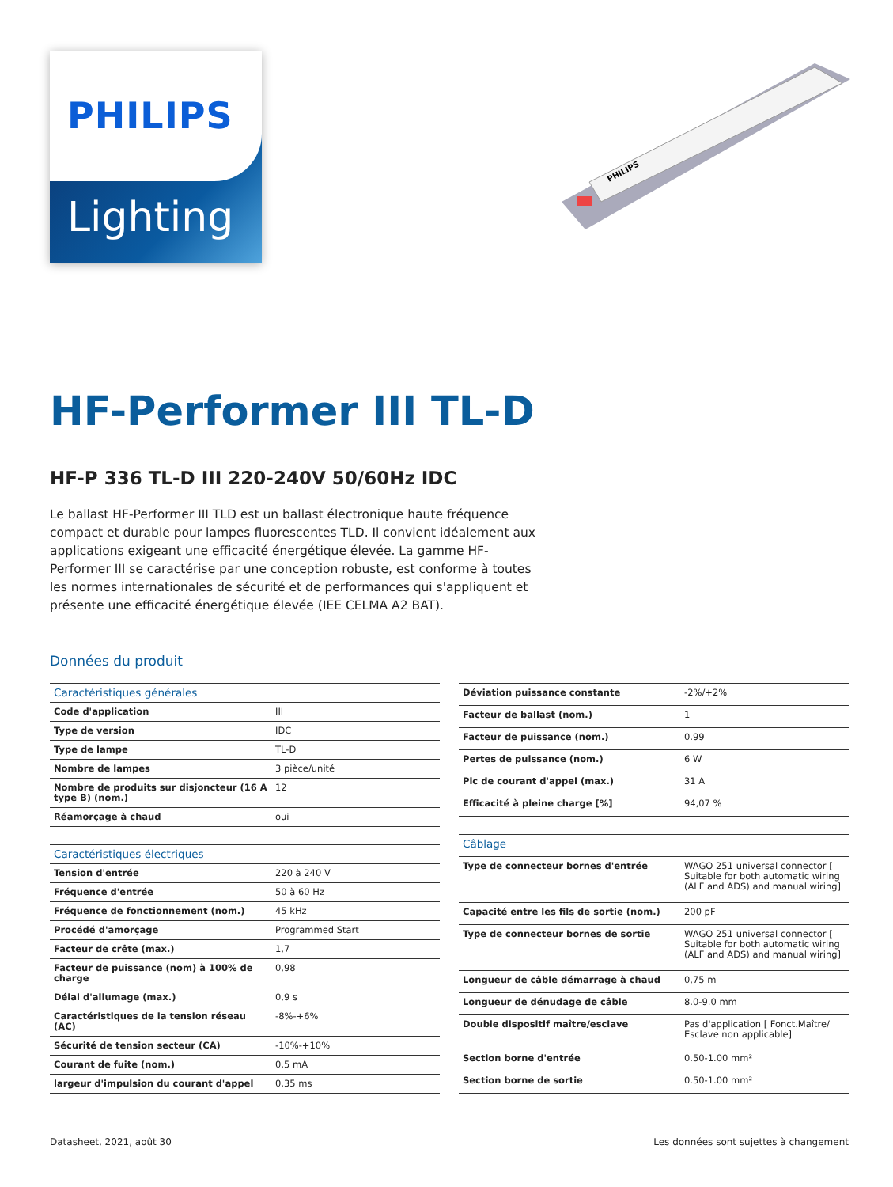PHILIPS
Lighting
PHILIPS
HF-Performer III TL-D
HF-P 336 TL-D III 220-240V 50/60Hz IDC
Le ballast HF-Performer III TLD est un ballast électronique haute fréquence compact et durable pour lampes fluorescentes TLD. Il convient idéalement aux applications exigeant une efficacité énergétique élevée. La gamme HF-Performer III se caractérise par une conception robuste, est conforme à toutes les normes internationales de sécurité et de performances qui s'appliquent et présente une efficacité énergétique élevée (IEE CELMA A2 BAT).
Données du produit
| Caractéristiques générales | |
| Code d'application | III |
| Type de version | IDC |
| Type de lampe | TL-D |
| Nombre de lampes | 3 pièce/unité |
| Nombre de produits sur disjoncteur (16 A type B) (nom.) | 12 |
| Réamorçage à chaud | oui |
| Caractéristiques électriques | |
| Tension d'entrée | 220 à 240 V |
| Fréquence d'entrée | 50 à 60 Hz |
| Fréquence de fonctionnement (nom.) | 45 kHz |
| Procédé d'amorçage | Programmed Start |
| Facteur de crête (max.) | 1,7 |
| Facteur de puissance (nom) à 100% de charge | 0,98 |
| Délai d'allumage (max.) | 0,9 s |
| Caractéristiques de la tension réseau (AC) | -8%-+6% |
| Sécurité de tension secteur (CA) | -10%-+10% |
| Courant de fuite (nom.) | 0,5 mA |
| largeur d'impulsion du courant d'appel | 0,35 ms |
| Déviation puissance constante | -2%/+2% |
| Facteur de ballast (nom.) | 1 |
| Facteur de puissance (nom.) | 0.99 |
| Pertes de puissance (nom.) | 6 W |
| Pic de courant d'appel (max.) | 31 A |
| Efficacité à pleine charge [%] | 94,07 % |
| Câblage | |
| Type de connecteur bornes d'entrée | WAGO 251 universal connector [ Suitable for both automatic wiring (ALF and ADS) and manual wiring] |
| Capacité entre les fils de sortie (nom.) | 200 pF |
| Type de connecteur bornes de sortie | WAGO 251 universal connector [ Suitable for both automatic wiring (ALF and ADS) and manual wiring] |
| Longueur de câble démarrage à chaud | 0,75 m |
| Longueur de dénudage de câble | 8.0-9.0 mm |
| Double dispositif maître/esclave | Pas d'application [ Fonct.Maître/ Esclave non applicable] |
| Section borne d'entrée | 0.50-1.00 mm² |
| Section borne de sortie | 0.50-1.00 mm² |
Datasheet, 2021, août 30 Les données sont sujettes à changement